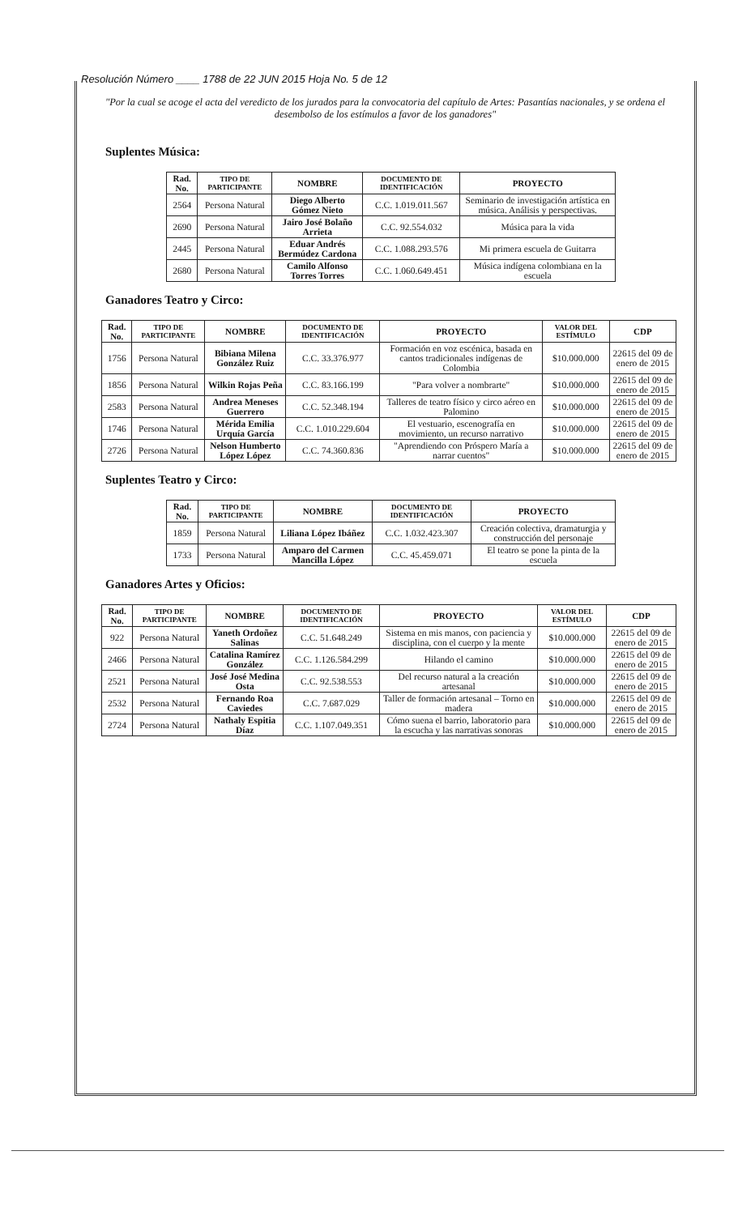Resolución Número ____ 1788 de 22 JUN 2015 Hoja No. 5 de 12
"Por la cual se acoge el acta del veredicto de los jurados para la convocatoria del capítulo de Artes: Pasantías nacionales, y se ordena el desembolso de los estímulos a favor de los ganadores"
Suplentes Música:
| Rad. No. | TIPO DE PARTICIPANTE | NOMBRE | DOCUMENTO DE IDENTIFICACIÓN | PROYECTO |
| --- | --- | --- | --- | --- |
| 2564 | Persona Natural | Diego Alberto Gómez Nieto | C.C. 1.019.011.567 | Seminario de investigación artística en música. Análisis y perspectivas. |
| 2690 | Persona Natural | Jairo José Bolaño Arrieta | C.C. 92.554.032 | Música para la vida |
| 2445 | Persona Natural | Eduar Andrés Bermúdez Cardona | C.C. 1.088.293.576 | Mi primera escuela de Guitarra |
| 2680 | Persona Natural | Camilo Alfonso Torres Torres | C.C. 1.060.649.451 | Música indígena colombiana en la escuela |
Ganadores Teatro y Circo:
| Rad. No. | TIPO DE PARTICIPANTE | NOMBRE | DOCUMENTO DE IDENTIFICACIÓN | PROYECTO | VALOR DEL ESTÍMULO | CDP |
| --- | --- | --- | --- | --- | --- | --- |
| 1756 | Persona Natural | Bibiana Milena González Ruiz | C.C. 33.376.977 | Formación en voz escénica, basada en cantos tradicionales indígenas de Colombia | $10.000.000 | 22615 del 09 de enero de 2015 |
| 1856 | Persona Natural | Wilkin Rojas Peña | C.C. 83.166.199 | "Para volver a nombrarte" | $10.000.000 | 22615 del 09 de enero de 2015 |
| 2583 | Persona Natural | Andrea Meneses Guerrero | C.C. 52.348.194 | Talleres de teatro físico y circo aéreo en Palomino | $10.000.000 | 22615 del 09 de enero de 2015 |
| 1746 | Persona Natural | Mérida Emilia Urquía García | C.C. 1.010.229.604 | El vestuario, escenografía en movimiento, un recurso narrativo | $10.000.000 | 22615 del 09 de enero de 2015 |
| 2726 | Persona Natural | Nelson Humberto López López | C.C. 74.360.836 | "Aprendiendo con Próspero María a narrar cuentos" | $10.000.000 | 22615 del 09 de enero de 2015 |
Suplentes Teatro y Circo:
| Rad. No. | TIPO DE PARTICIPANTE | NOMBRE | DOCUMENTO DE IDENTIFICACIÓN | PROYECTO |
| --- | --- | --- | --- | --- |
| 1859 | Persona Natural | Liliana López Ibáñez | C.C. 1.032.423.307 | Creación colectiva, dramaturgia y construcción del personaje |
| 1733 | Persona Natural | Amparo del Carmen Mancilla López | C.C. 45.459.071 | El teatro se pone la pinta de la escuela |
Ganadores Artes y Oficios:
| Rad. No. | TIPO DE PARTICIPANTE | NOMBRE | DOCUMENTO DE IDENTIFICACIÓN | PROYECTO | VALOR DEL ESTÍMULO | CDP |
| --- | --- | --- | --- | --- | --- | --- |
| 922 | Persona Natural | Yaneth Ordoñez Salinas | C.C. 51.648.249 | Sistema en mis manos, con paciencia y disciplina, con el cuerpo y la mente | $10.000.000 | 22615 del 09 de enero de 2015 |
| 2466 | Persona Natural | Catalina Ramírez González | C.C. 1.126.584.299 | Hilando el camino | $10.000.000 | 22615 del 09 de enero de 2015 |
| 2521 | Persona Natural | José José Medina Osta | C.C. 92.538.553 | Del recurso natural a la creación artesanal | $10.000.000 | 22615 del 09 de enero de 2015 |
| 2532 | Persona Natural | Fernando Roa Caviedes | C.C. 7.687.029 | Taller de formación artesanal – Torno en madera | $10.000.000 | 22615 del 09 de enero de 2015 |
| 2724 | Persona Natural | Nathaly Espitia Díaz | C.C. 1.107.049.351 | Cómo suena el barrio, laboratorio para la escucha y las narrativas sonoras | $10.000.000 | 22615 del 09 de enero de 2015 |